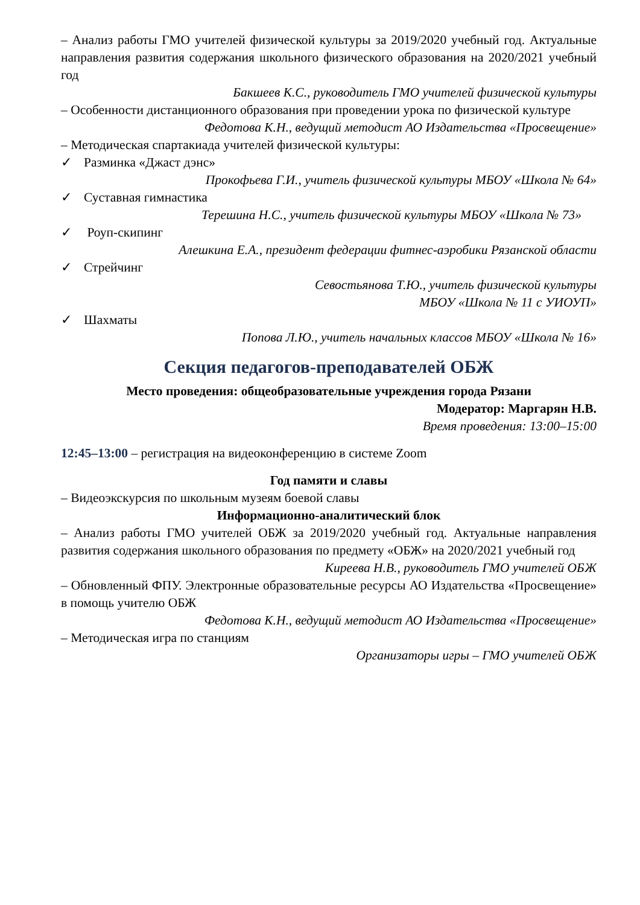– Анализ работы ГМО учителей физической культуры за 2019/2020 учебный год. Актуальные направления развития содержания школьного физического образования на 2020/2021 учебный год
Бакшеев К.С., руководитель ГМО учителей физической культуры
– Особенности дистанционного образования при проведении урока по физической культуре
Федотова К.Н., ведущий методист АО Издательства «Просвещение»
– Методическая спартакиада учителей физической культуры:
✓ Разминка «Джаст дэнс»
Прокофьева Г.И., учитель физической культуры МБОУ «Школа № 64»
✓ Суставная гимнастика
Терешина Н.С., учитель физической культуры МБОУ «Школа № 73»
✓ Роуп-скипинг
Алешкина Е.А., президент федерации фитнес-аэробики Рязанской области
✓ Стрейчинг
Севостьянова Т.Ю., учитель физической культуры
МБОУ «Школа № 11 с УИОУП»
✓ Шахматы
Попова Л.Ю., учитель начальных классов МБОУ «Школа № 16»
Секция педагогов-преподавателей ОБЖ
Место проведения: общеобразовательные учреждения города Рязани
Модератор: Маргарян Н.В.
Время проведения: 13:00–15:00
12:45–13:00 – регистрация на видеоконференцию в системе Zoom
Год памяти и славы
– Видеоэкскурсия по школьным музеям боевой славы
Информационно-аналитический блок
– Анализ работы ГМО учителей ОБЖ за 2019/2020 учебный год. Актуальные направления развития содержания школьного образования по предмету «ОБЖ» на 2020/2021 учебный год
Киреева Н.В., руководитель ГМО учителей ОБЖ
– Обновленный ФПУ. Электронные образовательные ресурсы АО Издательства «Просвещение» в помощь учителю ОБЖ
Федотова К.Н., ведущий методист АО Издательства «Просвещение»
– Методическая игра по станциям
Организаторы игры – ГМО учителей ОБЖ